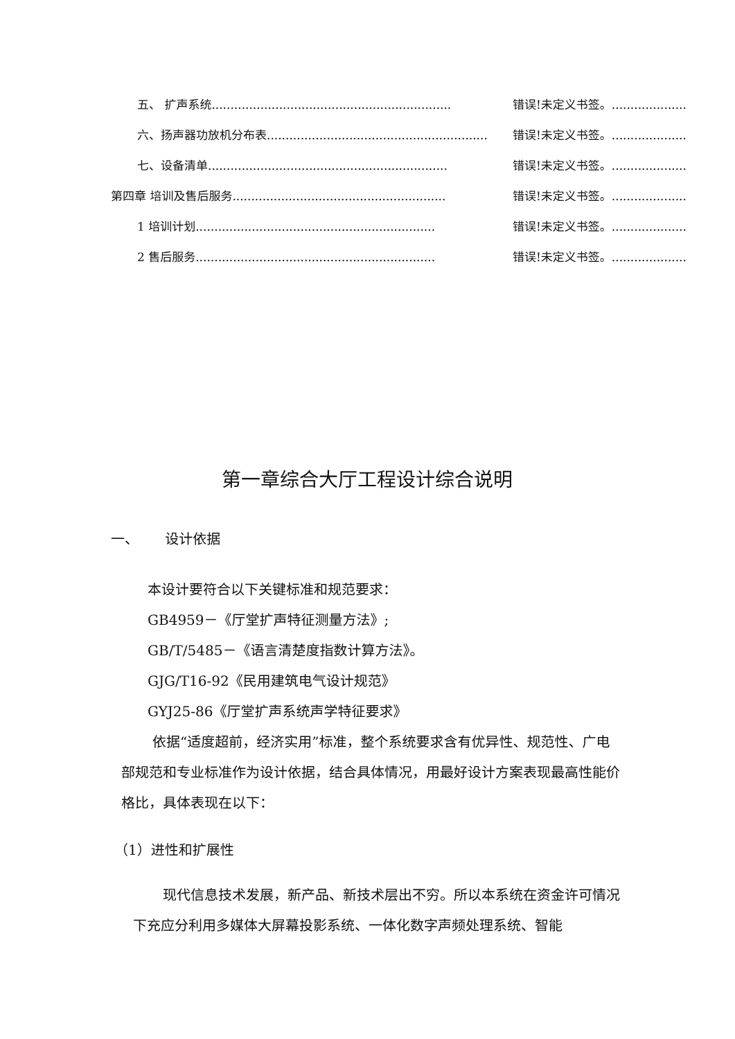五、 扩声系统................................................................ 错误!未定义书签。....................
六、扬声器功放机分布表........................................................... 错误!未定义书签。....................
七、设备清单................................................................ 错误!未定义书签。....................
第四章 培训及售后服务......................................................... 错误!未定义书签。....................
1 培训计划................................................................ 错误!未定义书签。....................
2 售后服务................................................................ 错误!未定义书签。....................
第一章综合大厅工程设计综合说明
一、 设计依据
本设计要符合以下关键标准和规范要求：
GB4959－《厅堂扩声特征测量方法》;
GB/T/5485－《语言清楚度指数计算方法》。
GJG/T16-92《民用建筑电气设计规范》
GYJ25-86《厅堂扩声系统声学特征要求》
依据“适度超前，经济实用”标准，整个系统要求含有优异性、规范性、广电部规范和专业标准作为设计依据，结合具体情况，用最好设计方案表现最高性能价格比，具体表现在以下：
（1）进性和扩展性
现代信息技术发展，新产品、新技术层出不穷。所以本系统在资金许可情况下充应分利用多媒体大屏幕投影系统、一体化数字声频处理系统、智能